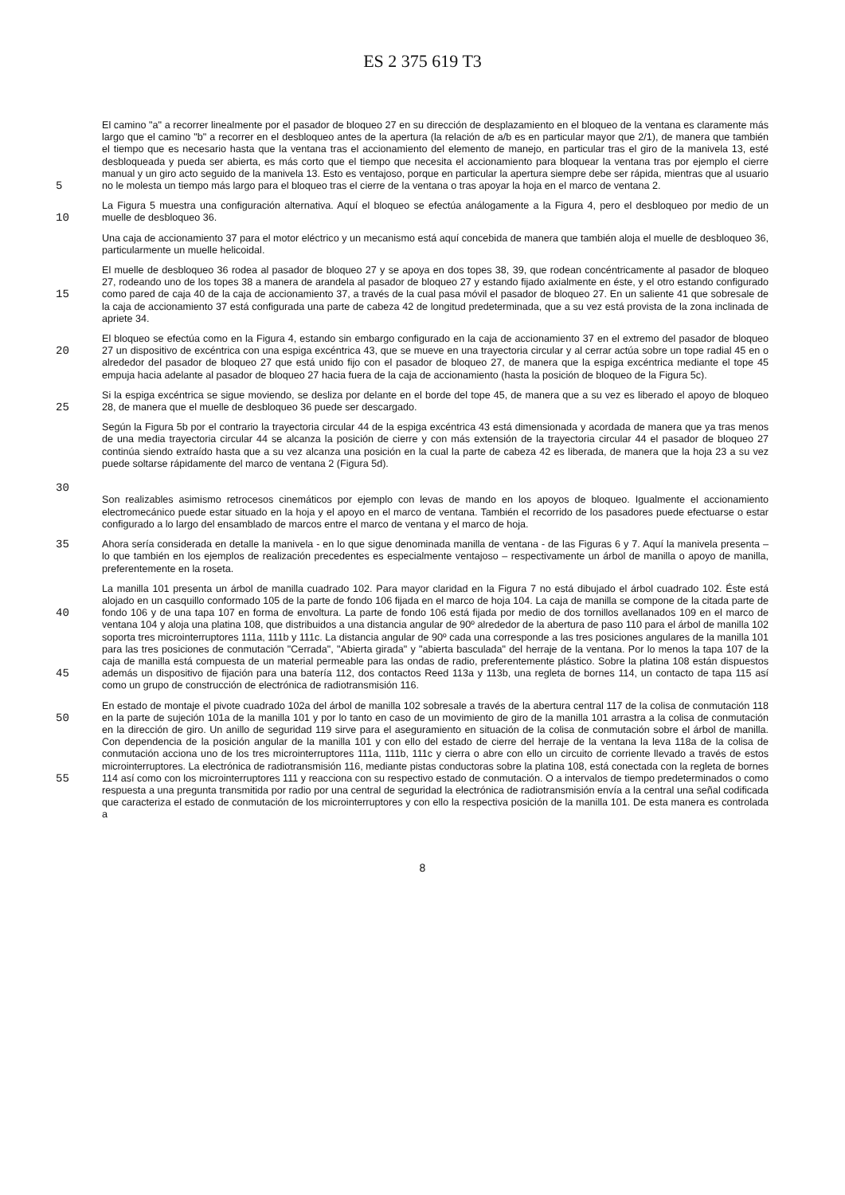ES 2 375 619 T3
5 El camino "a" a recorrer linealmente por el pasador de bloqueo 27 en su dirección de desplazamiento en el bloqueo de la ventana es claramente más largo que el camino "b" a recorrer en el desbloqueo antes de la apertura (la relación de a/b es en particular mayor que 2/1), de manera que también el tiempo que es necesario hasta que la ventana tras el accionamiento del elemento de manejo, en particular tras el giro de la manivela 13, esté desbloqueada y pueda ser abierta, es más corto que el tiempo que necesita el accionamiento para bloquear la ventana tras por ejemplo el cierre manual y un giro acto seguido de la manivela 13. Esto es ventajoso, porque en particular la apertura siempre debe ser rápida, mientras que al usuario no le molesta un tiempo más largo para el bloqueo tras el cierre de la ventana o tras apoyar la hoja en el marco de ventana 2.
10 La Figura 5 muestra una configuración alternativa. Aquí el bloqueo se efectúa análogamente a la Figura 4, pero el desbloqueo por medio de un muelle de desbloqueo 36.
Una caja de accionamiento 37 para el motor eléctrico y un mecanismo está aquí concebida de manera que también aloja el muelle de desbloqueo 36, particularmente un muelle helicoidal.
15 El muelle de desbloqueo 36 rodea al pasador de bloqueo 27 y se apoya en dos topes 38, 39, que rodean concéntricamente al pasador de bloqueo 27, rodeando uno de los topes 38 a manera de arandela al pasador de bloqueo 27 y estando fijado axialmente en éste, y el otro estando configurado como pared de caja 40 de la caja de accionamiento 37, a través de la cual pasa móvil el pasador de bloqueo 27. En un saliente 41 que sobresale de la caja de accionamiento 37 está configurada una parte de cabeza 42 de longitud predeterminada, que a su vez está provista de la zona inclinada de apriete 34.
20 El bloqueo se efectúa como en la Figura 4, estando sin embargo configurado en la caja de accionamiento 37 en el extremo del pasador de bloqueo 27 un dispositivo de excéntrica con una espiga excéntrica 43, que se mueve en una trayectoria circular y al cerrar actúa sobre un tope radial 45 en o alrededor del pasador de bloqueo 27 que está unido fijo con el pasador de bloqueo 27, de manera que la espiga excéntrica mediante el tope 45 empuja hacia adelante al pasador de bloqueo 27 hacia fuera de la caja de accionamiento (hasta la posición de bloqueo de la Figura 5c).
25 Si la espiga excéntrica se sigue moviendo, se desliza por delante en el borde del tope 45, de manera que a su vez es liberado el apoyo de bloqueo 28, de manera que el muelle de desbloqueo 36 puede ser descargado.
30 Según la Figura 5b por el contrario la trayectoria circular 44 de la espiga excéntrica 43 está dimensionada y acordada de manera que ya tras menos de una media trayectoria circular 44 se alcanza la posición de cierre y con más extensión de la trayectoria circular 44 el pasador de bloqueo 27 continúa siendo extraído hasta que a su vez alcanza una posición en la cual la parte de cabeza 42 es liberada, de manera que la hoja 23 a su vez puede soltarse rápidamente del marco de ventana 2 (Figura 5d).
Son realizables asimismo retrocesos cinemáticos por ejemplo con levas de mando en los apoyos de bloqueo. Igualmente el accionamiento electromecánico puede estar situado en la hoja y el apoyo en el marco de ventana. También el recorrido de los pasadores puede efectuarse o estar configurado a lo largo del ensamblado de marcos entre el marco de ventana y el marco de hoja.
35 Ahora sería considerada en detalle la manivela - en lo que sigue denominada manilla de ventana - de las Figuras 6 y 7. Aquí la manivela presenta – lo que también en los ejemplos de realización precedentes es especialmente ventajoso – respectivamente un árbol de manilla o apoyo de manilla, preferentemente en la roseta.
40
45
La manilla 101 presenta un árbol de manilla cuadrado 102. Para mayor claridad en la Figura 7 no está dibujado el árbol cuadrado 102. Éste está alojado en un casquillo conformado 105 de la parte de fondo 106 fijada en el marco de hoja 104. La caja de manilla se compone de la citada parte de fondo 106 y de una tapa 107 en forma de envoltura. La parte de fondo 106 está fijada por medio de dos tornillos avellanados 109 en el marco de ventana 104 y aloja una platina 108, que distribuidos a una distancia angular de 90º alrededor de la abertura de paso 110 para el árbol de manilla 102 soporta tres microinterruptores 111a, 111b y 111c. La distancia angular de 90º cada una corresponde a las tres posiciones angulares de la manilla 101 para las tres posiciones de conmutación "Cerrada", "Abierta girada" y "abierta basculada" del herraje de la ventana. Por lo menos la tapa 107 de la caja de manilla está compuesta de un material permeable para las ondas de radio, preferentemente plástico. Sobre la platina 108 están dispuestos además un dispositivo de fijación para una batería 112, dos contactos Reed 113a y 113b, una regleta de bornes 114, un contacto de tapa 115 así como un grupo de construcción de electrónica de radiotransmisión 116.
50
55
En estado de montaje el pivote cuadrado 102a del árbol de manilla 102 sobresale a través de la abertura central 117 de la colisa de conmutación 118 en la parte de sujeción 101a de la manilla 101 y por lo tanto en caso de un movimiento de giro de la manilla 101 arrastra a la colisa de conmutación en la dirección de giro. Un anillo de seguridad 119 sirve para el aseguramiento en situación de la colisa de conmutación sobre el árbol de manilla. Con dependencia de la posición angular de la manilla 101 y con ello del estado de cierre del herraje de la ventana la leva 118a de la colisa de conmutación acciona uno de los tres microinterruptores 111a, 111b, 111c y cierra o abre con ello un circuito de corriente llevado a través de estos microinterruptores. La electrónica de radiotransmisión 116, mediante pistas conductoras sobre la platina 108, está conectada con la regleta de bornes 114 así como con los microinterruptores 111 y reacciona con su respectivo estado de conmutación. O a intervalos de tiempo predeterminados o como respuesta a una pregunta transmitida por radio por una central de seguridad la electrónica de radiotransmisión envía a la central una señal codificada que caracteriza el estado de conmutación de los microinterruptores y con ello la respectiva posición de la manilla 101. De esta manera es controlada a
8